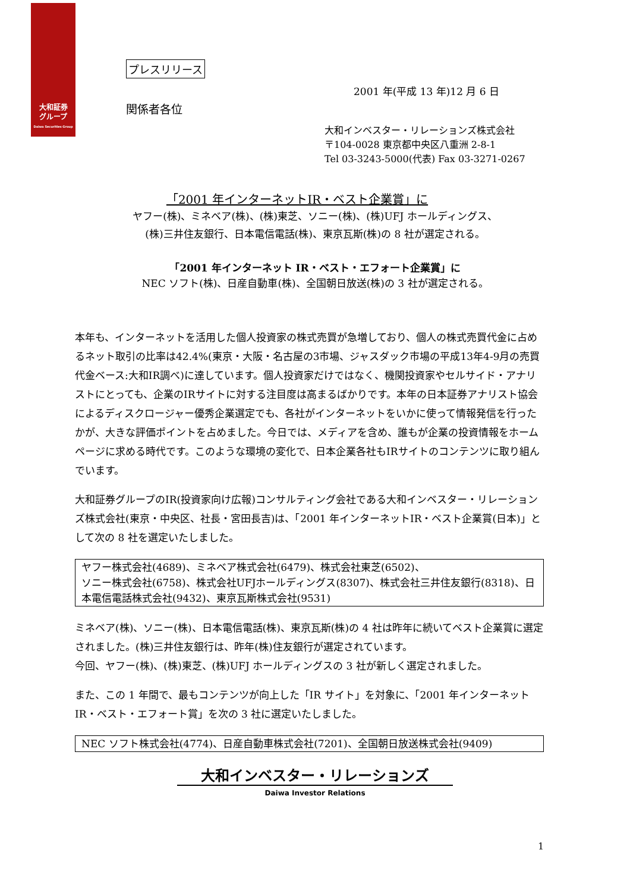大和証券
グループ
Daiwa Securities Group
プレスリリース
2001 年(平成 13 年)12 月 6 日
関係者各位
大和インベスター・リレーションズ株式会社
〒104-0028 東京都中央区八重洲 2-8-1
Tel 03-3243-5000(代表) Fax 03-3271-0267
「2001 年インターネットIR・ベスト企業賞」に
ヤフー(株)、ミネベア(株)、(株)東芝、ソニー(株)、(株)UFJ ホールディングス、
(株)三井住友銀行、日本電信電話(株)、東京瓦斯(株)の 8 社が選定される。
「2001 年インターネット IR・ベスト・エフォート企業賞」に
NEC ソフト(株)、日産自動車(株)、全国朝日放送(株)の 3 社が選定される。
本年も、インターネットを活用した個人投資家の株式売買が急増しており、個人の株式売買代金に占めるネット取引の比率は42.4%(東京・大阪・名古屋の3市場、ジャスダック市場の平成13年4-9月の売買代金ベース:大和IR調べ)に達しています。個人投資家だけではなく、機関投資家やセルサイド・アナリストにとっても、企業のIRサイトに対する注目度は高まるばかりです。本年の日本証券アナリスト協会によるディスクロージャー優秀企業選定でも、各社がインターネットをいかに使って情報発信を行ったかが、大きな評価ポイントを占めました。今日では、メディアを含め、誰もが企業の投資情報をホームページに求める時代です。このような環境の変化で、日本企業各社もIRサイトのコンテンツに取り組んでいます。
大和証券グループのIR(投資家向け広報)コンサルティング会社である大和インベスター・リレーションズ株式会社(東京・中央区、社長・宮田長吉)は、「2001 年インターネットIR・ベスト企業賞(日本)」として次の 8 社を選定いたしました。
ヤフー株式会社(4689)、ミネベア株式会社(6479)、株式会社東芝(6502)、
ソニー株式会社(6758)、株式会社UFJホールディングス(8307)、株式会社三井住友銀行(8318)、日本電信電話株式会社(9432)、東京瓦斯株式会社(9531)
ミネベア(株)、ソニー(株)、日本電信電話(株)、東京瓦斯(株)の 4 社は昨年に続いてベスト企業賞に選定されました。(株)三井住友銀行は、昨年(株)住友銀行が選定されています。
今回、ヤフー(株)、(株)東芝、(株)UFJ ホールディングスの 3 社が新しく選定されました。
また、この 1 年間で、最もコンテンツが向上した「IR サイト」を対象に、「2001 年インターネット IR・ベスト・エフォート賞」を次の 3 社に選定いたしました。
NEC ソフト株式会社(4774)、日産自動車株式会社(7201)、全国朝日放送株式会社(9409)
大和インベスター・リレーションズ
Daiwa Investor Relations
1